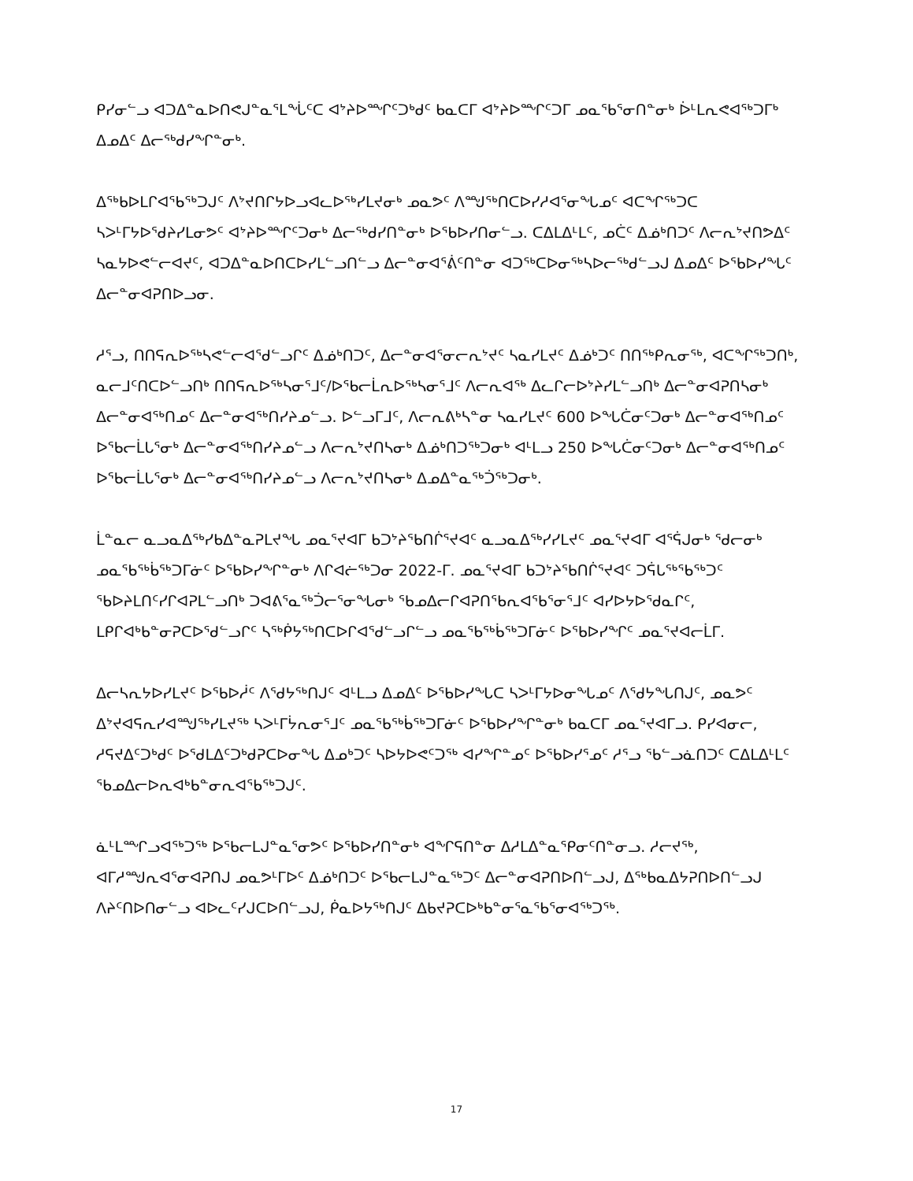ᑭᓯᓂᓪᓗ ᐊᑐᐃᓐᓇᐅᑎᕙᒍᓐᓇᕐᒪᖔᑦᑕ ᐊᔾᔨᐅᙱᑦᑐᒃᑯᑦ ᑲᓇᑕᒥ ᐊᔾᔨᐅᙱᑦᑐᒥ ᓄᓇᖃᕐᓂᑎᓐᓂᒃ ᐆᒻᒪᕆᕙᐊᖅᑐᒥᒃ ᐃᓄᐃᑦ ᐃᓕᖅᑯᓯᖏᓐᓂᒃ.
ᐃᖅᑲᐅᒪᒋᐊᖃᖅᑐᒍᑦ ᐱᔾᔪᑎᒋᔭᐅᓗᐊᓚᐅᖅᓯᒪᔪᓂᒃ ᓄᓇᕗᑦ ᐱᙳᖅᑎᑕᐅᓯᓱᐊᕐᓂᖓᓄᑦ ᐊᑕᖏᖅᑐᑕ ᓴᐳᒻᒥᔭᐅᖁᔨᓯᒪᓂᕗᑦ ᐊᔾᔨᐅᙱᑦᑐᓂᒃ ᐃᓕᖅᑯᓯᑎᓐᓂᒃ ᐅᖃᐅᓯᑎᓂᓪᓗ. ᑕᐃᒪᐃᒻᒪᑦ, ᓄᑖᑦ ᐃᓅᒃᑎᑐᑦ ᐱᓕᕆᔾᔪᑎᕗᐃᑦ ᓴᓇᔭᐅᕙᓪᓕᐊᔪᑦ, ᐊᑐᐃᓐᓇᐅᑎᑕᐅᓯᒪᓪᓗᑎᓪᓗ ᐃᓕᓐᓂᐊᕐᕖᑦᑎᓐᓂ ᐊᑐᖅᑕᐅᓂᖅᓴᐅᓕᕐᒃᑯᓪᓗᒍ ᐃᓄᐃᑦ ᐅᖃᐅᓯᖓᑦ ᐃᓕᓐᓂᐊᕈᑎᐅᓗᓂ.
ᓱᕐᓗ, ᑎᑎᕋᕆᐅᖅᓴᕙᓪᓕᐊᕐᑯᓪᓗᒋᑦ ᐃᓅᒃᑎᑐᑦ, ᐃᓕᓐᓂᐊᕐᓂᓕᕆᔾᔪᑦ ᓴᓇᓯᒪᔪᑦ ᐃᓅᒃᑐᑦ ᑎᑎᖅᑭᕆᓂᖅ, ᐊᑕᖏᖅᑐᑎᒃ, ᓇᓕᒧᑦᑎᑕᐅᓪᓗᑎᒃ ᑎᑎᕋᕆᐅᖅᓴᓂᕐᒧᑦ/ᐅᖃᓕᒫᕆᐅᖅᓴᓂᕐᒧᑦ ᐱᓕᕆᐊᖅ ᐃᓚᒋᓕᐅᔾᔨᓯᒪᓪᓗᑎᒃ ᐃᓕᓐᓂᐊᕈᑎᓴᓂᒃ ᐃᓕᓐᓂᐊᖅᑎᓄᑦ ᐃᓕᓐᓂᐊᖅᑎᓯᔨᓄᓪᓗ. ᐅᓪᓗᒥᒧᑦ, ᐱᓕᕆᕕᒃᓴᓐᓂ ᓴᓇᓯᒪᔪᑦ 600 ᐅᖓᑖᓂᑦᑐᓂᒃ ᐃᓕᓐᓂᐊᖅᑎᓄᑦ ᐅᖃᓕᒫᒐᕐᓂᒃ ᐃᓕᓐᓂᐊᖅᑎᓯᔨᓄᓪᓗ ᐱᓕᕆᔾᔪᑎᓴᓂᒃ ᐃᓅᒃᑎᑐᖅᑐᓂᒃ ᐊᒻᒪᓗ 250 ᐅᖓᑖᓂᑦᑐᓂᒃ ᐃᓕᓐᓂᐊᖅᑎᓄᑦ ᐅᖃᓕᒫᒐᕐᓂᒃ ᐃᓕᓐᓂᐊᖅᑎᓯᔨᓄᓪᓗ ᐱᓕᕆᔾᔪᑎᓴᓂᒃ ᐃᓄᐃᓐᓇᖅᑑᖅᑐᓂᒃ.
ᒫᓐᓇᓕ ᓇᓗᓇᐃᖅᓯᑲᐃᓐᓇᕈᒪᔪᖓ ᓄᓇᕐᔪᐊᒥ ᑲᑐᔾᔨᖃᑎᒌᕐᔪᐊᑦ ᓇᓗᓇᐃᖅᓯᓯᒪᔪᑦ ᓄᓇᕐᔪᐊᒥ ᐊᕐᕌᒍᓂᒃ ᖁᓕᓂᒃ ᓄᓇᖃᖅᑳᖅᑐᒥᓃᑦ ᐅᖃᐅᓯᖏᓐᓂᒃ ᐱᒋᐊᓖᖅᑐᓂ 2022-ᒥ. ᓄᓇᕐᔪᐊᒥ ᑲᑐᔾᔨᖃᑎᒌᕐᔪᐊᑦ ᑐᕌᒐᖅᖃᖅᑐᑦ ᖃᐅᔨᒪᑎᑦᓯᒋᐊᕈᒪᓪᓗᑎᒃ ᑐᐊᕕᕐᓇᖅᑑᓕᕐᓂᖓᓂᒃ ᖃᓄᐃᓕᒋᐊᕈᑎᖃᕆᐊᖃᕐᓂᕐᒧᑦ ᐊᓯᐅᔭᐅᖁᓇᒋᑦ, ᒪᑭᒋᐊᒃᑲᓐᓂᕈᑕᐅᖁᓪᓗᒋᑦ ᓴᖅᑮᔭᖅᑎᑕᐅᒋᐊᖁᓪᓗᒋᓪᓗ ᓄᓇᖃᖅᑳᖅᑐᒥᓃᑦ ᐅᖃᐅᓯᖏᑦ ᓄᓇᕐᔪᐊᓕᒫᒥ.
ᐃᓕᓴᕆᔭᐅᓯᒪᔪᑦ ᐅᖃᐅᓲᑦ ᐱᕐᑯᔭᖅᑎᒍᑦ ᐊᒻᒪᓗ ᐃᓄᐃᑦ ᐅᖃᐅᓯᖓᑕ ᓴᐳᒻᒥᔭᐅᓂᖓᓄᑦ ᐱᕐᑯᔭᖓᑎᒍᑦ, ᓄᓇᕗᑦ ᐃᔾᔪᐊᕋᕆᓯᐊᙳᖅᓯᒪᔪᖅ ᓴᐳᒻᒥᔮᕆᓂᕐᒧᑦ ᓄᓇᖃᖅᑳᖅᑐᒥᓃᑦ ᐅᖃᐅᓯᖏᓐᓂᒃ ᑲᓇᑕᒥ ᓄᓇᕐᔪᐊᒥᓗ. ᑭᓯᐊᓂᓕ, ᓱᕋᔪᐃᑦᑐᒃᑯᑦ ᐅᖁᒪᐃᑦᑐᒃᑯᕈᑕᐅᓂᖓ ᐃᓄᒃᑐᑦ ᓴᐅᔭᐅᕙᑦᑐᖅ ᐊᓯᖏᓐᓄᑦ ᐅᖃᐅᓯᕐᓄᑦ ᓱᕐᓗ ᖃᓪᓗᓈᑎᑐᑦ ᑕᐃᒪᐃᒻᒪᑦ ᖃᓄᐃᓕᐅᕆᐊᒃᑲᓐᓂᕆᐊᖃᖅᑐᒍᑦ.
ᓈᒻᒪᙱᓗᐊᖅᑐᖅ ᐅᖃᓕᒪᒍᓐᓇᕐᓂᕗᑦ ᐅᖃᐅᓯᑎᓐᓂᒃ ᐊᖏᕋᑎᓐᓂ ᐃᓱᒪᐃᓐᓇᕿᓂᑦᑎᓐᓂᓗ. ᓱᓕᔪᖅ, ᐊᒥᓱᙳᕆᐊᕐᓂᐊᕈᑎᒍ ᓄᓇᕗᒻᒥᐅᑦ ᐃᓅᒃᑎᑐᑦ ᐅᖃᓕᒪᒍᓐᓇᖅᑐᑦ ᐃᓕᓐᓂᐊᕈᑎᐅᑎᓪᓗᒍ, ᐃᖅᑲᓇᐃᔭᕈᑎᐅᑎᓪᓗᒍ ᐱᔨᑦᑎᐅᑎᓂᓪᓗ ᐊᐅᓚᑦᓯᒍᑕᐅᑎᓪᓗᒍ, ᑮᓇᐅᔭᖅᑎᒍᑦ ᐃᑲᔪᕈᑕᐅᒃᑲᓐᓂᕐᓇᕐᑲᕐᓂᐊᖅᑐᖅ.
17